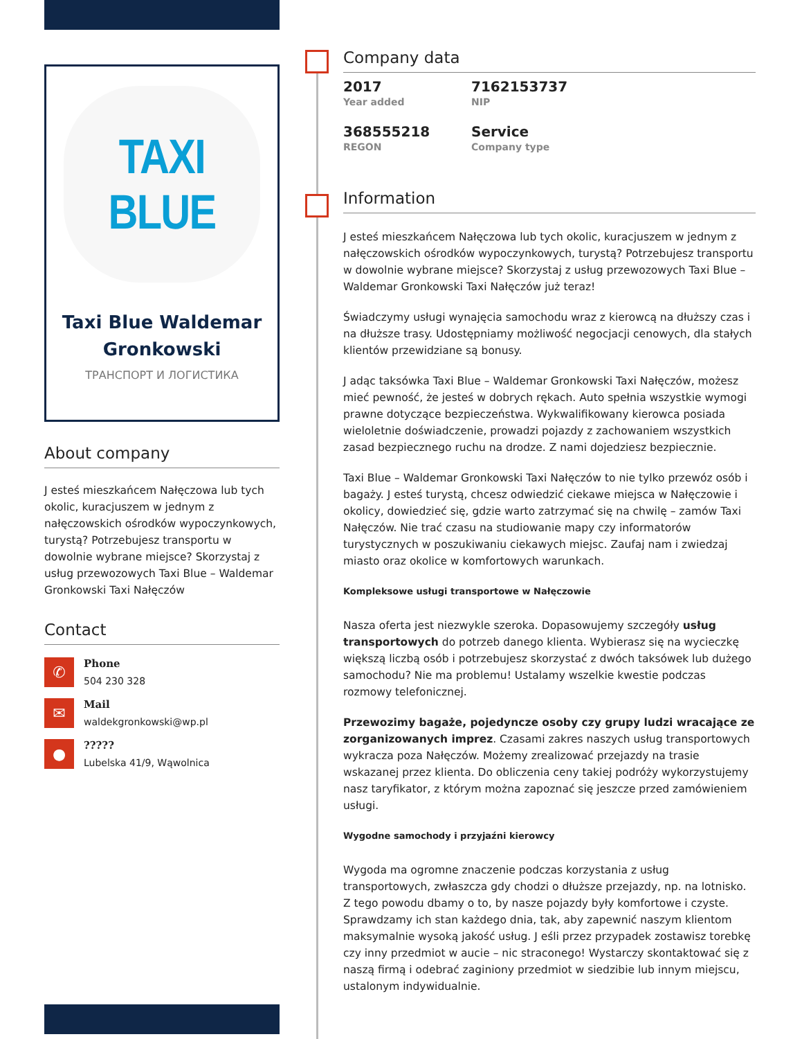TAXI BLUE
Taxi Blue Waldemar Gronkowski
ТРАНСПОРТ И ЛОГИСТИКА
About company
J esteś mieszkańcem Nałęczowa lub tych okolic, kuracjuszem w jednym z nałęczowskich ośrodków wypoczynkowych, turystą? Potrzebujesz transportu w dowolnie wybrane miejsce? Skorzystaj z usług przewozowych Taxi Blue – Waldemar Gronkowski Taxi Nałęczów
Contact
✆
Phone
504 230 328
✉
Mail
waldekgronkowski@wp.pl
●
?????
Lubelska 41/9, Wąwolnica
Company data
2017
Year added
7162153737
NIP
368555218
REGON
Service
Company type
Information
J esteś mieszkańcem Nałęczowa lub tych okolic, kuracjuszem w jednym z nałęczowskich ośrodków wypoczynkowych, turystą? Potrzebujesz transportu w dowolnie wybrane miejsce? Skorzystaj z usług przewozowych Taxi Blue – Waldemar Gronkowski Taxi Nałęczów już teraz!
Świadczymy usługi wynajęcia samochodu wraz z kierowcą na dłuższy czas i na dłuższe trasy. Udostępniamy możliwość negocjacji cenowych, dla stałych klientów przewidziane są bonusy.
J adąc taksówka Taxi Blue – Waldemar Gronkowski Taxi Nałęczów, możesz mieć pewność, że jesteś w dobrych rękach. Auto spełnia wszystkie wymogi prawne dotyczące bezpieczeństwa. Wykwalifikowany kierowca posiada wieloletnie doświadczenie, prowadzi pojazdy z zachowaniem wszystkich zasad bezpiecznego ruchu na drodze. Z nami dojedziesz bezpiecznie.
Taxi Blue – Waldemar Gronkowski Taxi Nałęczów to nie tylko przewóz osób i bagaży. J esteś turystą, chcesz odwiedzić ciekawe miejsca w Nałęczowie i okolicy, dowiedzieć się, gdzie warto zatrzymać się na chwilę – zamów Taxi Nałęczów. Nie trać czasu na studiowanie mapy czy informatorów turystycznych w poszukiwaniu ciekawych miejsc. Zaufaj nam i zwiedzaj miasto oraz okolice w komfortowych warunkach.
Kompleksowe usługi transportowe w Nałęczowie
Nasza oferta jest niezwykle szeroka. Dopasowujemy szczegóły usług transportowych do potrzeb danego klienta. Wybierasz się na wycieczkę większą liczbą osób i potrzebujesz skorzystać z dwóch taksówek lub dużego samochodu? Nie ma problemu! Ustalamy wszelkie kwestie podczas rozmowy telefonicznej.
Przewozimy bagaże, pojedyncze osoby czy grupy ludzi wracające ze zorganizowanych imprez. Czasami zakres naszych usług transportowych wykracza poza Nałęczów. Możemy zrealizować przejazdy na trasie wskazanej przez klienta. Do obliczenia ceny takiej podróży wykorzystujemy nasz taryfikator, z którym można zapoznać się jeszcze przed zamówieniem usługi.
Wygodne samochody i przyjaźni kierowcy
Wygoda ma ogromne znaczenie podczas korzystania z usług transportowych, zwłaszcza gdy chodzi o dłuższe przejazdy, np. na lotnisko. Z tego powodu dbamy o to, by nasze pojazdy były komfortowe i czyste. Sprawdzamy ich stan każdego dnia, tak, aby zapewnić naszym klientom maksymalnie wysoką jakość usług. J eśli przez przypadek zostawisz torebkę czy inny przedmiot w aucie – nic straconego! Wystarczy skontaktować się z naszą firmą i odebrać zaginiony przedmiot w siedzibie lub innym miejscu, ustalonym indywidualnie.